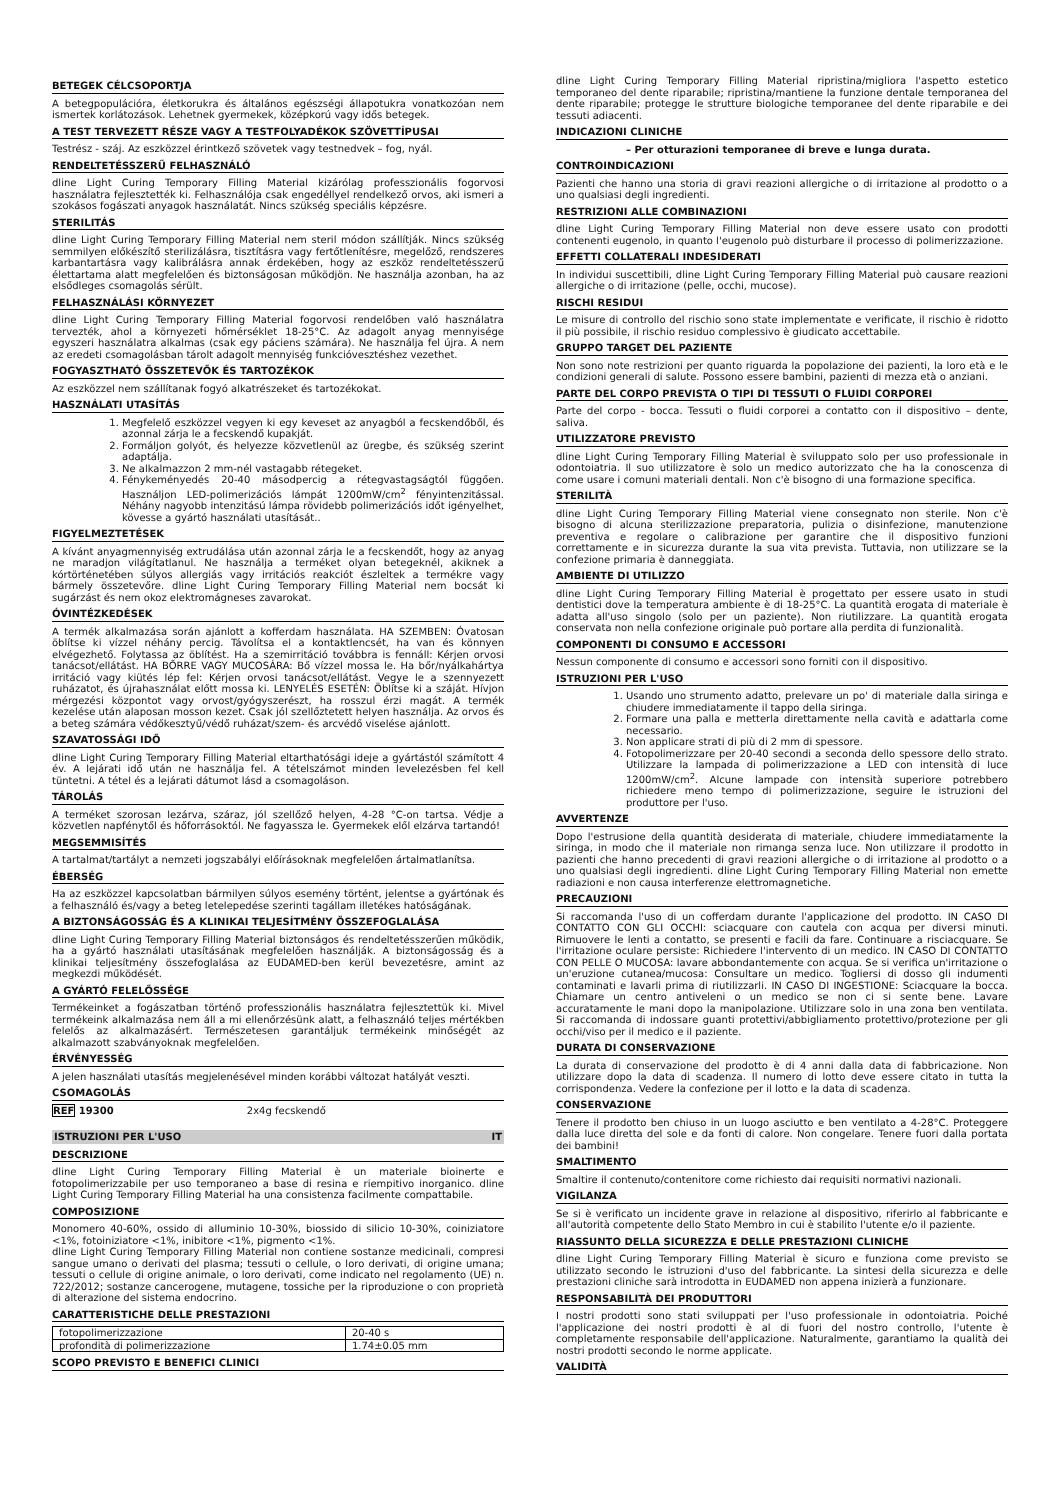BETEGEK CÉLCSOPORTJA
A betegpopulációra, életkorukra és általános egészségi állapotukra vonatkozóan nem ismertek korlátozások. Lehetnek gyermekek, középkorú vagy idős betegek.
A TEST TERVEZETT RÉSZE VAGY A TESTFOLYADÉKOK SZÖVETTÍPUSAI
Testrész - száj. Az eszközzel érintkező szövetek vagy testnedvek – fog, nyál.
RENDELTETÉSSZERŰ FELHASZNÁLÓ
dline Light Curing Temporary Filling Material kizárólag professzionális fogorvosi használatra fejlesztették ki. Felhasználója csak engedéllyel rendelkező orvos, aki ismeri a szokásos fogászati anyagok használatát. Nincs szükség speciális képzésre.
STERILITÁS
dline Light Curing Temporary Filling Material nem steril módon szállítják. Nincs szükség semmilyen előkészítő sterilizálásra, tisztításra vagy fertőtlenítésre, megelőző, rendszeres karbantartásra vagy kalibrálásra annak érdekében, hogy az eszköz rendeltetésszerű élettartama alatt megfelelően és biztonságosan működjön. Ne használja azonban, ha az elsődleges csomagolás sérült.
FELHASZNÁLÁSI KÖRNYEZET
dline Light Curing Temporary Filling Material fogorvosi rendelőben való használatra tervezték, ahol a környezeti hőmérséklet 18-25°C. Az adagolt anyag mennyisége egyszeri használatra alkalmas (csak egy páciens számára). Ne használja fel újra. A nem az eredeti csomagolásban tárolt adagolt mennyiség funkcióvesztéshez vezethet.
FOGYASZTHATÓ ÖSSZETEVŐK ÉS TARTOZÉKOK
Az eszközzel nem szállítanak fogyó alkatrészeket és tartozékokat.
HASZNÁLATI UTASÍTÁS
1. Megfelelő eszközzel vegyen ki egy keveset az anyagból a fecskendőből, és azonnal zárja le a fecskendő kupakját.
2. Formáljon golyót, és helyezze közvetlenül az üregbe, és szükség szerint adaptálja.
3. Ne alkalmazzon 2 mm-nél vastagabb rétegeket.
4. Fénykeményedés 20-40 másodpercig a rétegvastagságtól függően. Használjon LED-polimerizációs lámpát 1200mW/cm<sup>2</sup> fényintenzitással. Néhány nagyobb intenzitású lámpa rövidebb polimerizációs időt igényelhet, kövesse a gyártó használati utasítását..
FIGYELMEZTETÉSEK
A kívánt anyagmennyiség extrudálása után azonnal zárja le a fecskendőt, hogy az anyag ne maradjon világítatlanul. Ne használja a terméket olyan betegeknél, akiknek a kórtörténetében súlyos allergiás vagy irritációs reakciót észleltek a termékre vagy bármely összetevőre. dline Light Curing Temporary Filling Material nem bocsát ki sugárzást és nem okoz elektromágneses zavarokat.
ÓVINTÉZKEDÉSEK
A termék alkalmazása során ajánlott a kofferdam használata. HA SZEMBEN: Óvatosan öblítse ki vízzel néhány percig. Távolítsa el a kontaktlencsét, ha van és könnyen elvégezhető. Folytassa az öblítést. Ha a szemirritáció továbbra is fennáll: Kérjen orvosi tanácsot/ellátást. HA BŐRRE VAGY MUCOSÁRA: Bő vízzel mossa le. Ha bőr/nyálkahártya irritáció vagy kiütés lép fel: Kérjen orvosi tanácsot/ellátást. Vegye le a szennyezett ruházatot, és újrahasználat előtt mossa ki. LENYELÉS ESETÉN: Öblítse ki a száját. Hívjon mérgezési központot vagy orvost/gyógyszerészt, ha rosszul érzi magát. A termék kezelése után alaposan mosson kezet. Csak jól szellőztetett helyen használja. Az orvos és a beteg számára védőkesztyű/védő ruházat/szem- és arcvédő viselése ajánlott.
SZAVATOSSÁGI IDŐ
dline Light Curing Temporary Filling Material eltarthatósági ideje a gyártástól számított 4 év. A lejárati idő után ne használja fel. A tételszámot minden levelezésben fel kell tüntetni. A tétel és a lejárati dátumot lásd a csomagoláson.
TÁROLÁS
A terméket szorosan lezárva, száraz, jól szellőző helyen, 4-28 °C-on tartsa. Védje a közvetlen napfénytől és hőforrásoktól. Ne fagyassza le. Gyermekek elől elzárva tartandó!
MEGSEMMISÍTÉS
A tartalmat/tartályt a nemzeti jogszabályi előírásoknak megfelelően ártalmatlanítsa.
ÉBERSÉG
Ha az eszközzel kapcsolatban bármilyen súlyos esemény történt, jelentse a gyártónak és a felhasználó és/vagy a beteg letelepedése szerinti tagállam illetékes hatóságának.
A BIZTONSÁGOSSÁG ÉS A KLINIKAI TELJESÍTMÉNY ÖSSZEFOGLALÁSA
dline Light Curing Temporary Filling Material biztonságos és rendeltetésszerűen működik, ha a gyártó használati utasításának megfelelően használják. A biztonságosság és a klinikai teljesítmény összefoglalása az EUDAMED-ben kerül bevezetésre, amint az megkezdi működését.
A GYÁRTÓ FELELŐSSÉGE
Termékeinket a fogászatban történő professzionális használatra fejlesztettük ki. Mivel termékeink alkalmazása nem áll a mi ellenőrzésünk alatt, a felhasználó teljes mértékben felelős az alkalmazásért. Természetesen garantáljuk termékeink minőségét az alkalmazott szabványoknak megfelelően.
ÉRVÉNYESSÉG
A jelen használati utasítás megjelenésével minden korábbi változat hatályát veszti.
CSOMAGOLÁS
REF 19300 2x4g fecskendő
ISTRUZIONI PER L'USO IT
DESCRIZIONE
dline Light Curing Temporary Filling Material è un materiale bioinerte e fotopolimerizzabile per uso temporaneo a base di resina e riempitivo inorganico. dline Light Curing Temporary Filling Material ha una consistenza facilmente compattabile.
COMPOSIZIONE
Monomero 40-60%, ossido di alluminio 10-30%, biossido di silicio 10-30%, coiniziatore <1%, fotoiniziatore <1%, inibitore <1%, pigmento <1%.
dline Light Curing Temporary Filling Material non contiene sostanze medicinali, compresi sangue umano o derivati del plasma; tessuti o cellule, o loro derivati, di origine umana; tessuti o cellule di origine animale, o loro derivati, come indicato nel regolamento (UE) n. 722/2012; sostanze cancerogene, mutagene, tossiche per la riproduzione o con proprietà di alterazione del sistema endocrino.
CARATTERISTICHE DELLE PRESTAZIONI
| fotopolimerizzazione | 20-40 s |
| profondità di polimerizzazione | 1.74±0.05 mm |
SCOPO PREVISTO E BENEFICI CLINICI
dline Light Curing Temporary Filling Material ripristina/migliora l'aspetto estetico temporaneo del dente riparabile; ripristina/mantiene la funzione dentale temporanea del dente riparabile; protegge le strutture biologiche temporanee del dente riparabile e dei tessuti adiacenti.
INDICAZIONI CLINICHE
– Per otturazioni temporanee di breve e lunga durata.
CONTROINDICAZIONI
Pazienti che hanno una storia di gravi reazioni allergiche o di irritazione al prodotto o a uno qualsiasi degli ingredienti.
RESTRIZIONI ALLE COMBINAZIONI
dline Light Curing Temporary Filling Material non deve essere usato con prodotti contenenti eugenolo, in quanto l'eugenolo può disturbare il processo di polimerizzazione.
EFFETTI COLLATERALI INDESIDERATI
In individui suscettibili, dline Light Curing Temporary Filling Material può causare reazioni allergiche o di irritazione (pelle, occhi, mucose).
RISCHI RESIDUI
Le misure di controllo del rischio sono state implementate e verificate, il rischio è ridotto il più possibile, il rischio residuo complessivo è giudicato accettabile.
GRUPPO TARGET DEL PAZIENTE
Non sono note restrizioni per quanto riguarda la popolazione dei pazienti, la loro età e le condizioni generali di salute. Possono essere bambini, pazienti di mezza età o anziani.
PARTE DEL CORPO PREVISTA O TIPI DI TESSUTI O FLUIDI CORPOREI
Parte del corpo - bocca. Tessuti o fluidi corporei a contatto con il dispositivo – dente, saliva.
UTILIZZATORE PREVISTO
dline Light Curing Temporary Filling Material è sviluppato solo per uso professionale in odontoiatria. Il suo utilizzatore è solo un medico autorizzato che ha la conoscenza di come usare i comuni materiali dentali. Non c'è bisogno di una formazione specifica.
STERILITÀ
dline Light Curing Temporary Filling Material viene consegnato non sterile. Non c'è bisogno di alcuna sterilizzazione preparatoria, pulizia o disinfezione, manutenzione preventiva e regolare o calibrazione per garantire che il dispositivo funzioni correttamente e in sicurezza durante la sua vita prevista. Tuttavia, non utilizzare se la confezione primaria è danneggiata.
AMBIENTE DI UTILIZZO
dline Light Curing Temporary Filling Material è progettato per essere usato in studi dentistici dove la temperatura ambiente è di 18-25°C. La quantità erogata di materiale è adatta all'uso singolo (solo per un paziente). Non riutilizzare. La quantità erogata conservata non nella confezione originale può portare alla perdita di funzionalità.
COMPONENTI DI CONSUMO E ACCESSORI
Nessun componente di consumo e accessori sono forniti con il dispositivo.
ISTRUZIONI PER L'USO
1. Usando uno strumento adatto, prelevare un po' di materiale dalla siringa e chiudere immediatamente il tappo della siringa.
2. Formare una palla e metterla direttamente nella cavità e adattarla come necessario.
3. Non applicare strati di più di 2 mm di spessore.
4. Fotopolimerizzare per 20-40 secondi a seconda dello spessore dello strato. Utilizzare la lampada di polimerizzazione a LED con intensità di luce 1200mW/cm<sup>2</sup>. Alcune lampade con intensità superiore potrebbero richiedere meno tempo di polimerizzazione, seguire le istruzioni del produttore per l'uso.
AVVERTENZE
Dopo l'estrusione della quantità desiderata di materiale, chiudere immediatamente la siringa, in modo che il materiale non rimanga senza luce. Non utilizzare il prodotto in pazienti che hanno precedenti di gravi reazioni allergiche o di irritazione al prodotto o a uno qualsiasi degli ingredienti. dline Light Curing Temporary Filling Material non emette radiazioni e non causa interferenze elettromagnetiche.
PRECAUZIONI
Si raccomanda l'uso di un cofferdam durante l'applicazione del prodotto. IN CASO DI CONTATTO CON GLI OCCHI: sciacquare con cautela con acqua per diversi minuti. Rimuovere le lenti a contatto, se presenti e facili da fare. Continuare a risciacquare. Se l'irritazione oculare persiste: Richiedere l'intervento di un medico. IN CASO DI CONTATTO CON PELLE O MUCOSA: lavare abbondantemente con acqua. Se si verifica un'irritazione o un'eruzione cutanea/mucosa: Consultare un medico. Togliersi di dosso gli indumenti contaminati e lavarli prima di riutilizzarli. IN CASO DI INGESTIONE: Sciacquare la bocca. Chiamare un centro antiveleni o un medico se non ci si sente bene. Lavare accuratamente le mani dopo la manipolazione. Utilizzare solo in una zona ben ventilata. Si raccomanda di indossare guanti protettivi/abbigliamento protettivo/protezione per gli occhi/viso per il medico e il paziente.
DURATA DI CONSERVAZIONE
La durata di conservazione del prodotto è di 4 anni dalla data di fabbricazione. Non utilizzare dopo la data di scadenza. Il numero di lotto deve essere citato in tutta la corrispondenza. Vedere la confezione per il lotto e la data di scadenza.
CONSERVAZIONE
Tenere il prodotto ben chiuso in un luogo asciutto e ben ventilato a 4-28°C. Proteggere dalla luce diretta del sole e da fonti di calore. Non congelare. Tenere fuori dalla portata dei bambini!
SMALTIMENTO
Smaltire il contenuto/contenitore come richiesto dai requisiti normativi nazionali.
VIGILANZA
Se si è verificato un incidente grave in relazione al dispositivo, riferirlo al fabbricante e all'autorità competente dello Stato Membro in cui è stabilito l'utente e/o il paziente.
RIASSUNTO DELLA SICUREZZA E DELLE PRESTAZIONI CLINICHE
dline Light Curing Temporary Filling Material è sicuro e funziona come previsto se utilizzato secondo le istruzioni d'uso del fabbricante. La sintesi della sicurezza e delle prestazioni cliniche sarà introdotta in EUDAMED non appena inizierà a funzionare.
RESPONSABILITÀ DEI PRODUTTORI
I nostri prodotti sono stati sviluppati per l'uso professionale in odontoiatria. Poiché l'applicazione dei nostri prodotti è al di fuori del nostro controllo, l'utente è completamente responsabile dell'applicazione. Naturalmente, garantiamo la qualità dei nostri prodotti secondo le norme applicate.
VALIDITÀ